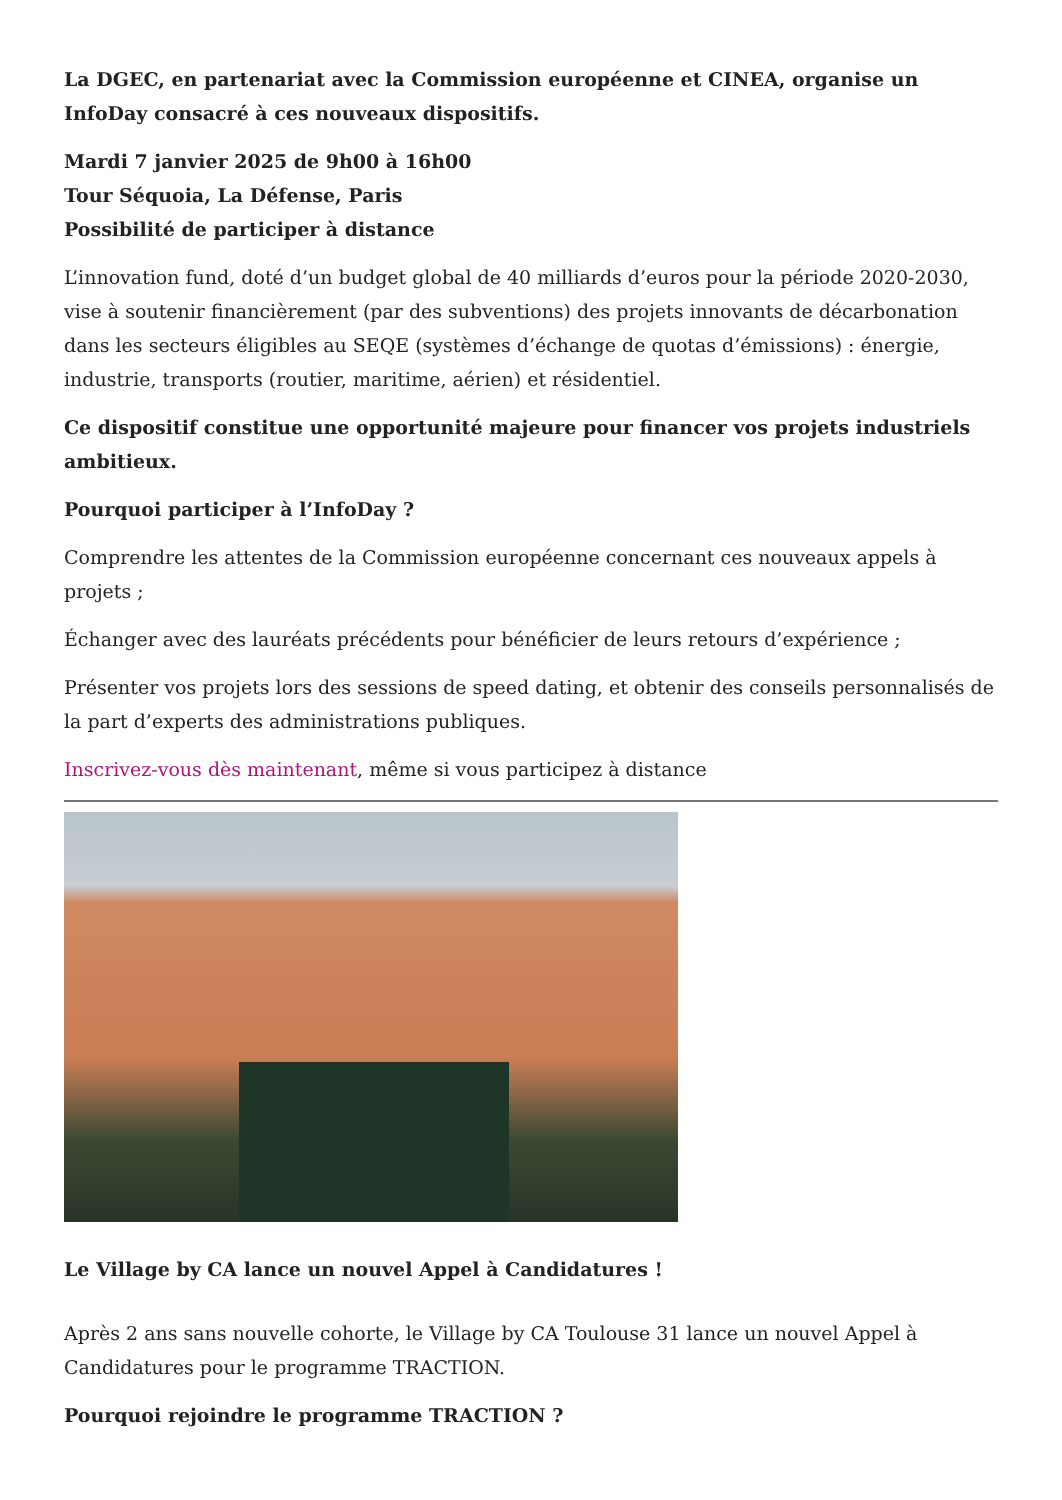La DGEC, en partenariat avec la Commission européenne et CINEA, organise un InfoDay consacré à ces nouveaux dispositifs.
Mardi 7 janvier 2025 de 9h00 à 16h00
Tour Séquoia, La Défense, Paris
Possibilité de participer à distance
L’innovation fund, doté d’un budget global de 40 milliards d’euros pour la période 2020-2030, vise à soutenir financièrement (par des subventions) des projets innovants de décarbonation dans les secteurs éligibles au SEQE (systèmes d’échange de quotas d’émissions) : énergie, industrie, transports (routier, maritime, aérien) et résidentiel.
Ce dispositif constitue une opportunité majeure pour financer vos projets industriels ambitieux.
Pourquoi participer à l’InfoDay ?
Comprendre les attentes de la Commission européenne concernant ces nouveaux appels à projets ;
Échanger avec des lauréats précédents pour bénéficier de leurs retours d’expérience ;
Présenter vos projets lors des sessions de speed dating, et obtenir des conseils personnalisés de la part d’experts des administrations publiques.
Inscrivez-vous dès maintenant, même si vous participez à distance
Le Village by CA lance un nouvel Appel à Candidatures !
Après 2 ans sans nouvelle cohorte, le Village by CA Toulouse 31 lance un nouvel Appel à Candidatures pour le programme TRACTION.
Pourquoi rejoindre le programme TRACTION ?